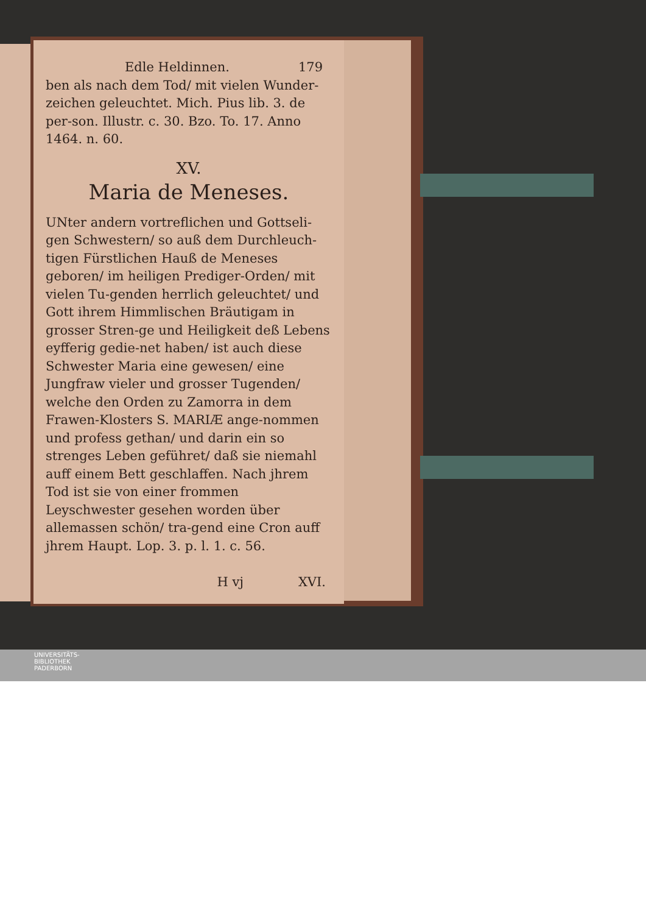Edle Heldinnen. 179
ben als nach dem Tod/ mit vielen Wunder-zeichen geleuchtet. Mich. Pius lib. 3. de per-son. Illustr. c. 30. Bzo. To. 17. Anno 1464. n. 60.
XV.
Maria de Meneses.
UNter andern vortreflichen und Gottseli-gen Schwestern/ so auß dem Durchleuch-tigen Fürstlichen Hauß de Meneses geboren/ im heiligen Prediger-Orden/ mit vielen Tu-genden herrlich geleuchtet/ und Gott ihrem Himmlischen Bräutigam in grosser Stren-ge und Heiligkeit deß Lebens eyfferig gedie-net haben/ ist auch diese Schwester Maria eine gewesen/ eine Jungfraw vieler und grosser Tugenden/ welche den Orden zu Zamorra in dem Frawen-Klosters S. MARIÆ ange-nommen und profess gethan/ und darin ein so strenges Leben geführet/ daß sie niemahl auff einem Bett geschlaffen. Nach jhrem Tod ist sie von einer frommen Leyschwester gesehen worden über allemassen schön/ tra-gend eine Cron auff jhrem Haupt. Lop. 3. p. l. 1. c. 56.
H vj XVI.
UNIVERSITÄTS-
BIBLIOTHEK
PADERBORN